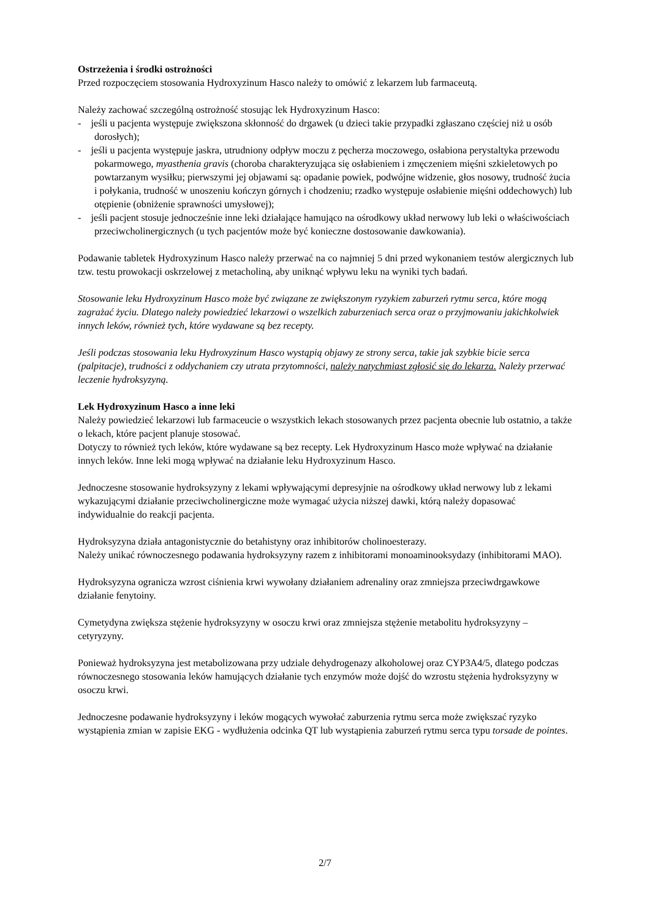Ostrzeżenia i środki ostrożności
Przed rozpoczęciem stosowania Hydroxyzinum Hasco należy to omówić z lekarzem lub farmaceutą.
Należy zachować szczególną ostrożność stosując lek Hydroxyzinum Hasco:
- jeśli u pacjenta występuje zwiększona skłonność do drgawek (u dzieci takie przypadki zgłaszano częściej niż u osób dorosłych);
- jeśli u pacjenta występuje jaskra, utrudniony odpływ moczu z pęcherza moczowego, osłabiona perystaltyka przewodu pokarmowego, myasthenia gravis (choroba charakteryzująca się osłabieniem i zmęczeniem mięśni szkieletowych po powtarzanym wysiłku; pierwszymi jej objawami są: opadanie powiek, podwójne widzenie, głos nosowy, trudność żucia i połykania, trudność w unoszeniu kończyn górnych i chodzeniu; rzadko występuje osłabienie mięśni oddechowych) lub otępienie (obniżenie sprawności umysłowej);
- jeśli pacjent stosuje jednocześnie inne leki działające hamująco na ośrodkowy układ nerwowy lub leki o właściwościach przeciwcholinergicznych (u tych pacjentów może być konieczne dostosowanie dawkowania).
Podawanie tabletek Hydroxyzinum Hasco należy przerwać na co najmniej 5 dni przed wykonaniem testów alergicznych lub tzw. testu prowokacji oskrzelowej z metacholiną, aby uniknąć wpływu leku na wyniki tych badań.
Stosowanie leku Hydroxyzinum Hasco może być związane ze zwiększonym ryzykiem zaburzeń rytmu serca, które mogą zagrażać życiu. Dlatego należy powiedzieć lekarzowi o wszelkich zaburzeniach serca oraz o przyjmowaniu jakichkolwiek innych leków, również tych, które wydawane są bez recepty.
Jeśli podczas stosowania leku Hydroxyzinum Hasco wystąpią objawy ze strony serca, takie jak szybkie bicie serca (palpitacje), trudności z oddychaniem czy utrata przytomności, należy natychmiast zgłosić się do lekarza. Należy przerwać leczenie hydroksyzyną.
Lek Hydroxyzinum Hasco a inne leki
Należy powiedzieć lekarzowi lub farmaceucie o wszystkich lekach stosowanych przez pacjenta obecnie lub ostatnio, a także o lekach, które pacjent planuje stosować.
Dotyczy to również tych leków, które wydawane są bez recepty. Lek Hydroxyzinum Hasco może wpływać na działanie innych leków. Inne leki mogą wpływać na działanie leku Hydroxyzinum Hasco.
Jednoczesne stosowanie hydroksyzyny z lekami wpływającymi depresyjnie na ośrodkowy układ nerwowy lub z lekami wykazującymi działanie przeciwcholinergiczne może wymagać użycia niższej dawki, którą należy dopasować indywidualnie do reakcji pacjenta.
Hydroksyzyna działa antagonistycznie do betahistyny oraz inhibitorów cholinoesterazy.
Należy unikać równoczesnego podawania hydroksyzyny razem z inhibitorami monoaminooksydazy (inhibitorami MAO).
Hydroksyzyna ogranicza wzrost ciśnienia krwi wywołany działaniem adrenaliny oraz zmniejsza przeciwdrgawkowe działanie fenytoiny.
Cymetydyna zwiększa stężenie hydroksyzyny w osoczu krwi oraz zmniejsza stężenie metabolitu hydroksyzyny – cetyryzyny.
Ponieważ hydroksyzyna jest metabolizowana przy udziale dehydrogenazy alkoholowej oraz CYP3A4/5, dlatego podczas równoczesnego stosowania leków hamujących działanie tych enzymów może dojść do wzrostu stężenia hydroksyzyny w osoczu krwi.
Jednoczesne podawanie hydroksyzyny i leków mogących wywołać zaburzenia rytmu serca może zwiększać ryzyko wystąpienia zmian w zapisie EKG - wydłużenia odcinka QT lub wystąpienia zaburzeń rytmu serca typu torsade de pointes.
2/7